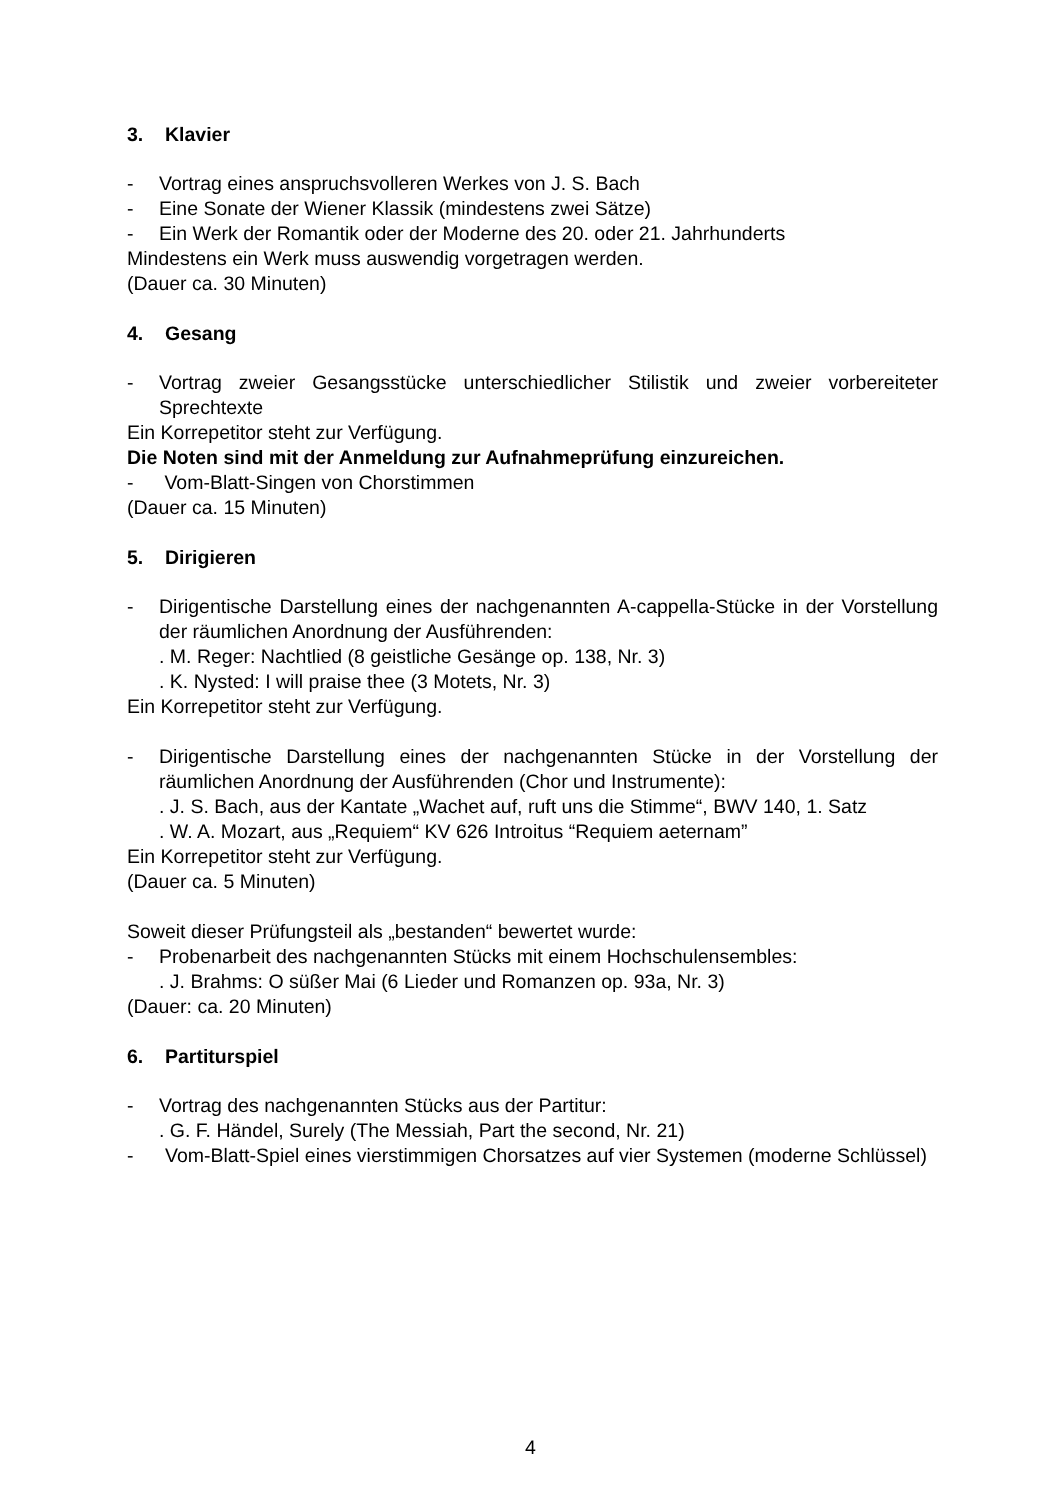3. Klavier
- Vortrag eines anspruchsvolleren Werkes von J. S. Bach
- Eine Sonate der Wiener Klassik (mindestens zwei Sätze)
- Ein Werk der Romantik oder der Moderne des 20. oder 21. Jahrhunderts
Mindestens ein Werk muss auswendig vorgetragen werden.
(Dauer ca. 30 Minuten)
4. Gesang
- Vortrag zweier Gesangsstücke unterschiedlicher Stilistik und zweier vorbereiteter Sprechtexte
Ein Korrepetitor steht zur Verfügung.
Die Noten sind mit der Anmeldung zur Aufnahmeprüfung einzureichen.
- Vom-Blatt-Singen von Chorstimmen
(Dauer ca. 15 Minuten)
5. Dirigieren
- Dirigentische Darstellung eines der nachgenannten A-cappella-Stücke in der Vorstellung der räumlichen Anordnung der Ausführenden:
. M. Reger: Nachtlied (8 geistliche Gesänge op. 138, Nr. 3)
. K. Nysted: I will praise thee (3 Motets, Nr. 3)
Ein Korrepetitor steht zur Verfügung.
- Dirigentische Darstellung eines der nachgenannten Stücke in der Vorstellung der räumlichen Anordnung der Ausführenden (Chor und Instrumente):
. J. S. Bach, aus der Kantate „Wachet auf, ruft uns die Stimme“, BWV 140, 1. Satz
. W. A. Mozart, aus „Requiem“ KV 626 Introitus “Requiem aeternam”
Ein Korrepetitor steht zur Verfügung.
(Dauer ca. 5 Minuten)
Soweit dieser Prüfungsteil als „bestanden“ bewertet wurde:
- Probenarbeit des nachgenannten Stücks mit einem Hochschulensembles:
. J. Brahms: O süßer Mai (6 Lieder und Romanzen op. 93a, Nr. 3)
(Dauer: ca. 20 Minuten)
6. Partiturspiel
- Vortrag des nachgenannten Stücks aus der Partitur:
. G. F. Händel, Surely (The Messiah, Part the second, Nr. 21)
- Vom-Blatt-Spiel eines vierstimmigen Chorsatzes auf vier Systemen (moderne Schlüssel)
4